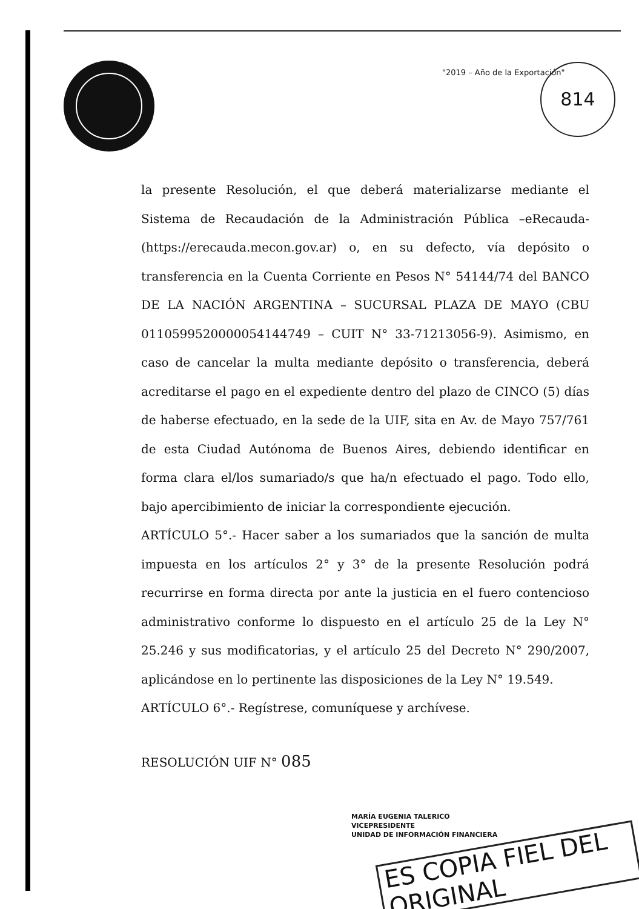"2019 – Año de la Exportación" 814
la presente Resolución, el que deberá materializarse mediante el Sistema de Recaudación de la Administración Pública –eRecauda- (https://erecauda.mecon.gov.ar) o, en su defecto, vía depósito o transferencia en la Cuenta Corriente en Pesos N° 54144/74 del BANCO DE LA NACIÓN ARGENTINA – SUCURSAL PLAZA DE MAYO (CBU 0110599520000054144749 – CUIT N° 33-71213056-9). Asimismo, en caso de cancelar la multa mediante depósito o transferencia, deberá acreditarse el pago en el expediente dentro del plazo de CINCO (5) días de haberse efectuado, en la sede de la UIF, sita en Av. de Mayo 757/761 de esta Ciudad Autónoma de Buenos Aires, debiendo identificar en forma clara el/los sumariado/s que ha/n efectuado el pago. Todo ello, bajo apercibimiento de iniciar la correspondiente ejecución.
ARTÍCULO 5°.- Hacer saber a los sumariados que la sanción de multa impuesta en los artículos 2° y 3° de la presente Resolución podrá recurrirse en forma directa por ante la justicia en el fuero contencioso administrativo conforme lo dispuesto en el artículo 25 de la Ley N° 25.246 y sus modificatorias, y el artículo 25 del Decreto N° 290/2007, aplicándose en lo pertinente las disposiciones de la Ley N° 19.549.
ARTÍCULO 6°.- Regístrese, comuníquese y archívese.
RESOLUCIÓN UIF N° 085
MARÍA EUGENIA TALERICO
VICEPRESIDENTE
UNIDAD DE INFORMACIÓN FINANCIERA
ES COPIA FIEL DEL ORIGINAL